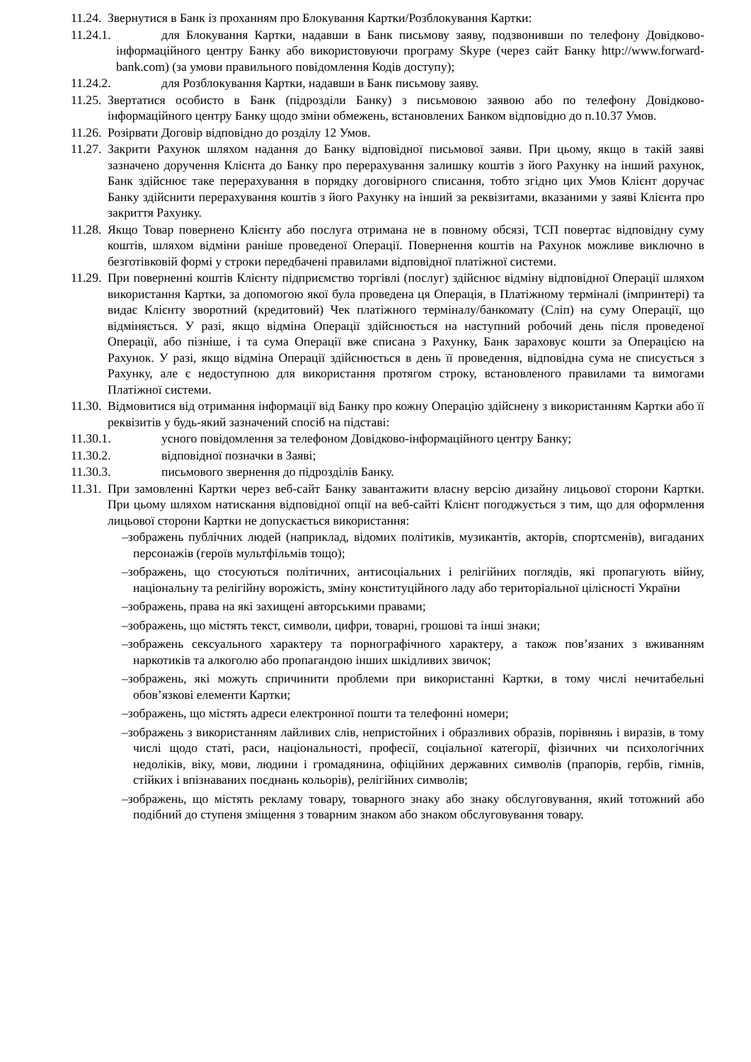11.24. Звернутися в Банк із проханням про Блокування Картки/Розблокування Картки:
11.24.1. для Блокування Картки, надавши в Банк письмову заяву, подзвонивши по телефону Довідково-інформаційного центру Банку або використовуючи програму Skype (через сайт Банку http://www.forward-bank.com) (за умови правильного повідомлення Кодів доступу);
11.24.2. для Розблокування Картки, надавши в Банк письмову заяву.
11.25. Звертатися особисто в Банк (підрозділи Банку) з письмовою заявою або по телефону Довідково-інформаційного центру Банку щодо зміни обмежень, встановлених Банком відповідно до п.10.37 Умов.
11.26. Розірвати Договір відповідно до розділу 12 Умов.
11.27. Закрити Рахунок шляхом надання до Банку відповідної письмової заяви. При цьому, якщо в такій заяві зазначено доручення Клієнта до Банку про перерахування залишку коштів з його Рахунку на інший рахунок, Банк здійснює таке перерахування в порядку договірного списання, тобто згідно цих Умов Клієнт доручає Банку здійснити перерахування коштів з його Рахунку на інший за реквізитами, вказаними у заяві Клієнта про закриття Рахунку.
11.28. Якщо Товар повернено Клієнту або послуга отримана не в повному обсязі, ТСП повертає відповідну суму коштів, шляхом відміни раніше проведеної Операції. Повернення коштів на Рахунок можливе виключно в безготівковій формі у строки передбачені правилами відповідної платіжної системи.
11.29. При поверненні коштів Клієнту підприємство торгівлі (послуг) здійснює відміну відповідної Операції шляхом використання Картки, за допомогою якої була проведена ця Операція, в Платіжному терміналі (імпринтері) та видає Клієнту зворотний (кредитовий) Чек платіжного терміналу/банкомату (Сліп) на суму Операції, що відміняється. У разі, якщо відміна Операції здійснюється на наступний робочий день після проведеної Операції, або пізніше, і та сума Операції вже списана з Рахунку, Банк зараховує кошти за Операцією на Рахунок. У разі, якщо відміна Операції здійснюється в день її проведення, відповідна сума не списується з Рахунку, але є недоступною для використання протягом строку, встановленого правилами та вимогами Платіжної системи.
11.30. Відмовитися від отримання інформації від Банку про кожну Операцію здійснену з використанням Картки або її реквізитів у будь-який зазначений спосіб на підставі:
11.30.1. усного повідомлення за телефоном Довідково-інформаційного центру Банку;
11.30.2. відповідної позначки в Заяві;
11.30.3. письмового звернення до підрозділів Банку.
11.31. При замовленні Картки через веб-сайт Банку завантажити власну версію дизайну лицьової сторони Картки. При цьому шляхом натискання відповідної опції на веб-сайті Клієнт погоджується з тим, що для оформлення лицьової сторони Картки не допускається використання:
–зображень публічних людей (наприклад, відомих політиків, музикантів, акторів, спортсменів), вигаданих персонажів (героїв мультфільмів тощо);
–зображень, що стосуються політичних, антисоціальних і релігійних поглядів, які пропагують війну, національну та релігійну ворожість, зміну конституційного ладу або територіальної цілісності України
–зображень, права на які захищені авторськими правами;
–зображень, що містять текст, символи, цифри, товарні, грошові та інші знаки;
–зображень сексуального характеру та порнографічного характеру, а також пов’язаних з вживанням наркотиків та алкоголю або пропагандою інших шкідливих звичок;
–зображень, які можуть спричинити проблеми при використанні Картки, в тому числі нечитабельні обов’язкові елементи Картки;
–зображень, що містять адреси електронної пошти та телефонні номери;
–зображень з використанням лайливих слів, непристойних і образливих образів, порівнянь і виразів, в тому числі щодо статі, раси, національності, професії, соціальної категорії, фізичних чи психологічних недоліків, віку, мови, людини і громадянина, офіційних державних символів (прапорів, гербів, гімнів, стійких і впізнаваних поєднань кольорів), релігійних символів;
–зображень, що містять рекламу товару, товарного знаку або знаку обслуговування, який тотожний або подібний до ступеня зміщення з товарним знаком або знаком обслуговування товару.